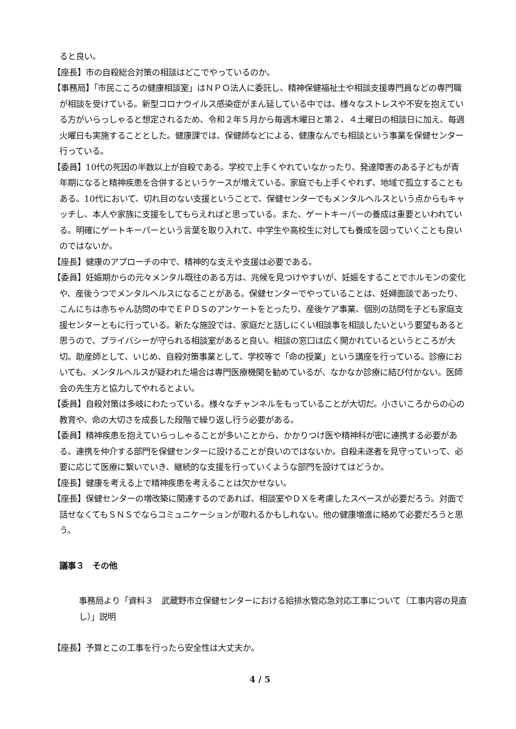ると良い。
【座長】市の自殺総合対策の相談はどこでやっているのか。
【事務局】「市民こころの健康相談室」はＮＰＯ法人に委託し、精神保健福祉士や相談支援専門員などの専門職が相談を受けている。新型コロナウイルス感染症がまん延している中では、様々なストレスや不安を抱えている方がいらっしゃると想定されるため、令和２年５月から毎週木曜日と第２、４土曜日の相談日に加え、毎週火曜日も実施することとした。健康課では、保健師などによる、健康なんでも相談という事業を保健センター行っている。
【委員】10代の死因の半数以上が自殺である。学校で上手くやれていなかったり、発達障害のある子どもが青年期になると精神疾患を合併するというケースが増えている。家庭でも上手くやれず、地域で孤立することもある。10代において、切れ目のない支援ということで、保健センターでもメンタルヘルスという点からもキャッチし、本人や家族に支援をしてもらえればと思っている。また、ゲートキーパーの養成は重要といわれている。明確にゲートキーパーという言葉を取り入れて、中学生や高校生に対しても養成を図っていくことも良いのではないか。
【座長】健康のアプローチの中で、精神的な支えや支援は必要である。
【委員】妊娠期からの元々メンタル既往のある方は、兆候を見つけやすいが、妊娠をすることでホルモンの変化や、産後うつでメンタルヘルスになることがある。保健センターでやっていることは、妊婦面談であったり、こんにちは赤ちゃん訪問の中でＥＰＤＳのアンケートをとったり、産後ケア事業、個別の訪問を子ども家庭支援センターともに行っている。新たな施設では、家庭だと話しにくい相談事を相談したいという要望もあると思うので、プライバシーが守られる相談室があると良い。相談の窓口は広く開かれているというところが大切。助産師として、いじめ、自殺対策事業として、学校等で「命の授業」という講座を行っている。診療においても、メンタルヘルスが疑われた場合は専門医療機関を勧めているが、なかなか診療に結び付かない。医師会の先生方と協力してやれるとよい。
【委員】自殺対策は多岐にわたっている。様々なチャンネルをもっていることが大切だ。小さいころからの心の教育や、命の大切さを成長した段階で繰り返し行う必要がある。
【委員】精神疾患を抱えていらっしゃることが多いことから、かかりつけ医や精神科が密に連携する必要がある。連携を仲介する部門を保健センターに設けることが良いのではないか。自殺未遂者を見守っていって、必要に応じて医療に繋いでいき、継続的な支援を行っていくような部門を設けてはどうか。
【座長】健康を考える上で精神疾患を考えることは欠かせない。
【座長】保健センターの増改築に関連するのであれば、相談室やＤＸを考慮したスペースが必要だろう。対面で話せなくてもＳＮＳでならコミュニケーションが取れるかもしれない。他の健康増進に絡めて必要だろうと思う。
議事３　その他
事務局より「資料３　武蔵野市立保健センターにおける給排水管応急対応工事について（工事内容の見直し）」説明
【座長】予算とこの工事を行ったら安全性は大丈夫か。
4 / 5